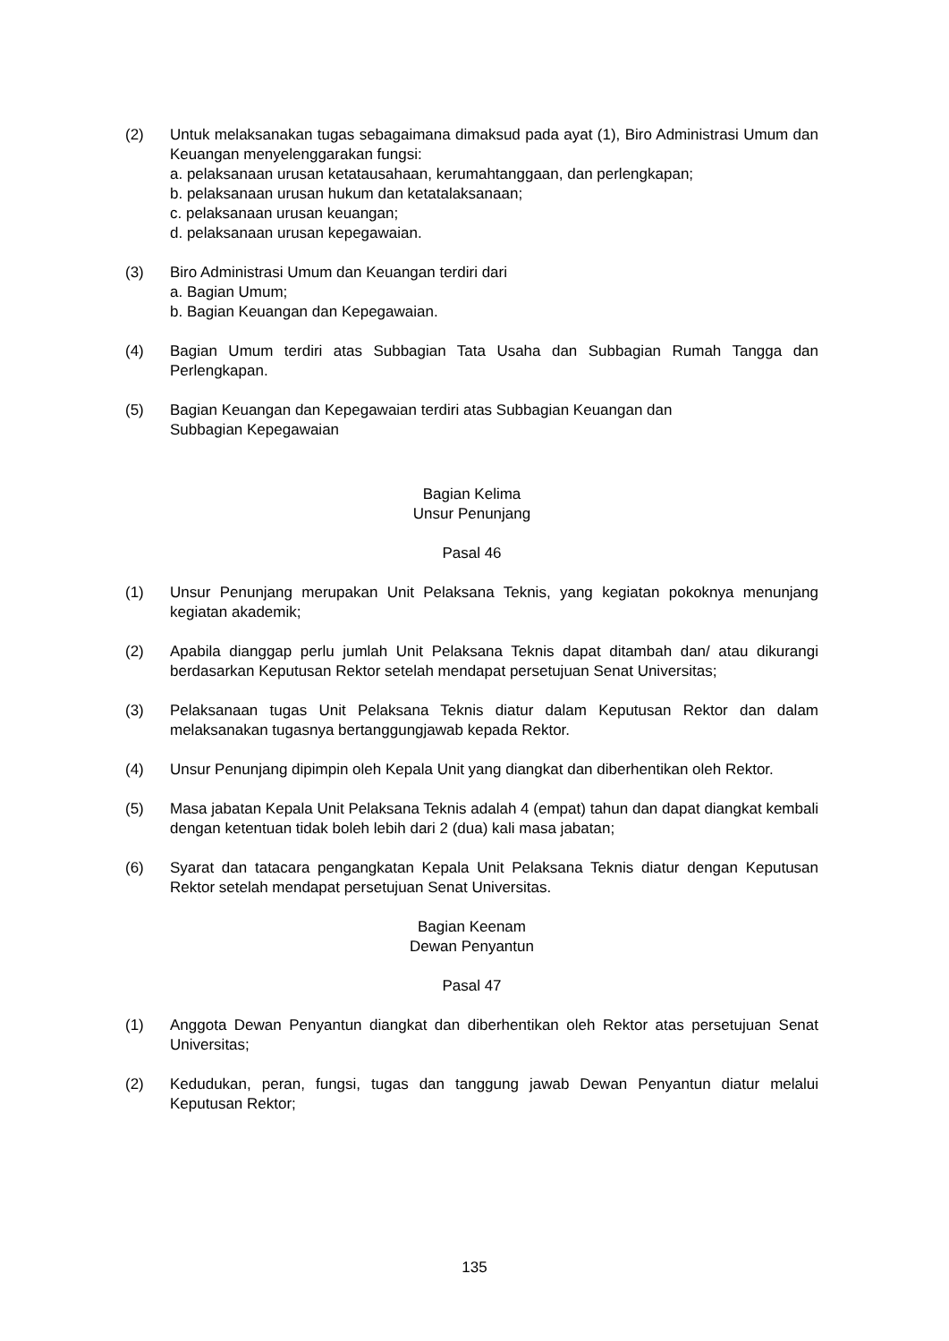(2) Untuk melaksanakan tugas sebagaimana dimaksud pada ayat (1), Biro Administrasi Umum dan Keuangan menyelenggarakan fungsi:
a. pelaksanaan urusan ketatausahaan, kerumahtanggaan, dan perlengkapan;
b. pelaksanaan urusan hukum dan ketatalaksanaan;
c. pelaksanaan urusan keuangan;
d. pelaksanaan urusan kepegawaian.
(3) Biro Administrasi Umum dan Keuangan terdiri dari
a. Bagian Umum;
b. Bagian Keuangan dan Kepegawaian.
(4) Bagian Umum terdiri atas Subbagian Tata Usaha dan Subbagian Rumah Tangga dan Perlengkapan.
(5) Bagian Keuangan dan Kepegawaian terdiri atas Subbagian Keuangan dan
Subbagian Kepegawaian
Bagian Kelima
Unsur Penunjang
Pasal 46
(1) Unsur Penunjang merupakan Unit Pelaksana Teknis, yang kegiatan pokoknya menunjang kegiatan akademik;
(2) Apabila dianggap perlu jumlah Unit Pelaksana Teknis dapat ditambah dan/ atau dikurangi berdasarkan Keputusan Rektor setelah mendapat persetujuan Senat Universitas;
(3) Pelaksanaan tugas Unit Pelaksana Teknis diatur dalam Keputusan Rektor dan dalam melaksanakan tugasnya bertanggungjawab kepada Rektor.
(4) Unsur Penunjang dipimpin oleh Kepala Unit yang diangkat dan diberhentikan oleh Rektor.
(5) Masa jabatan Kepala Unit Pelaksana Teknis adalah 4 (empat) tahun dan dapat diangkat kembali dengan ketentuan tidak boleh lebih dari 2 (dua) kali masa jabatan;
(6) Syarat dan tatacara pengangkatan Kepala Unit Pelaksana Teknis diatur dengan Keputusan Rektor setelah mendapat persetujuan Senat Universitas.
Bagian Keenam
Dewan Penyantun
Pasal 47
(1) Anggota Dewan Penyantun diangkat dan diberhentikan oleh Rektor atas persetujuan Senat Universitas;
(2) Kedudukan, peran, fungsi, tugas dan tanggung jawab Dewan Penyantun diatur melalui Keputusan Rektor;
135